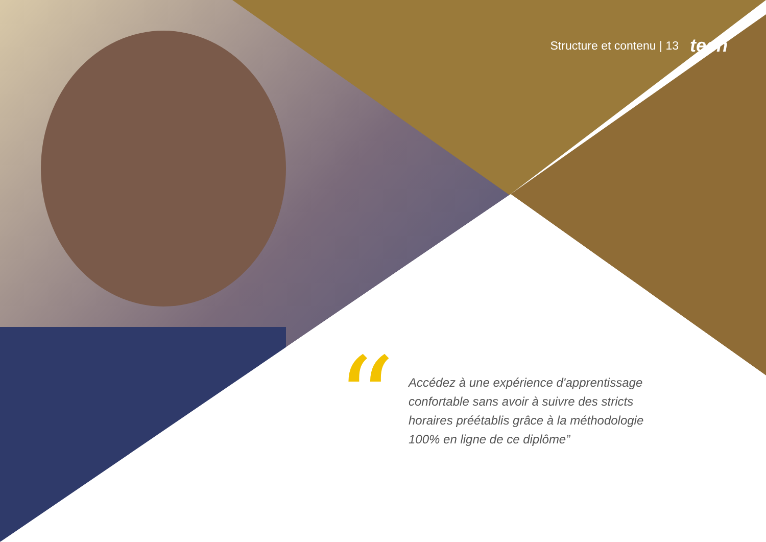Structure et contenu | 13 tech
“Accédez à une expérience d'apprentissage confortable sans avoir à suivre des stricts horaires préétablis grâce à la méthodologie 100% en ligne de ce diplôme”